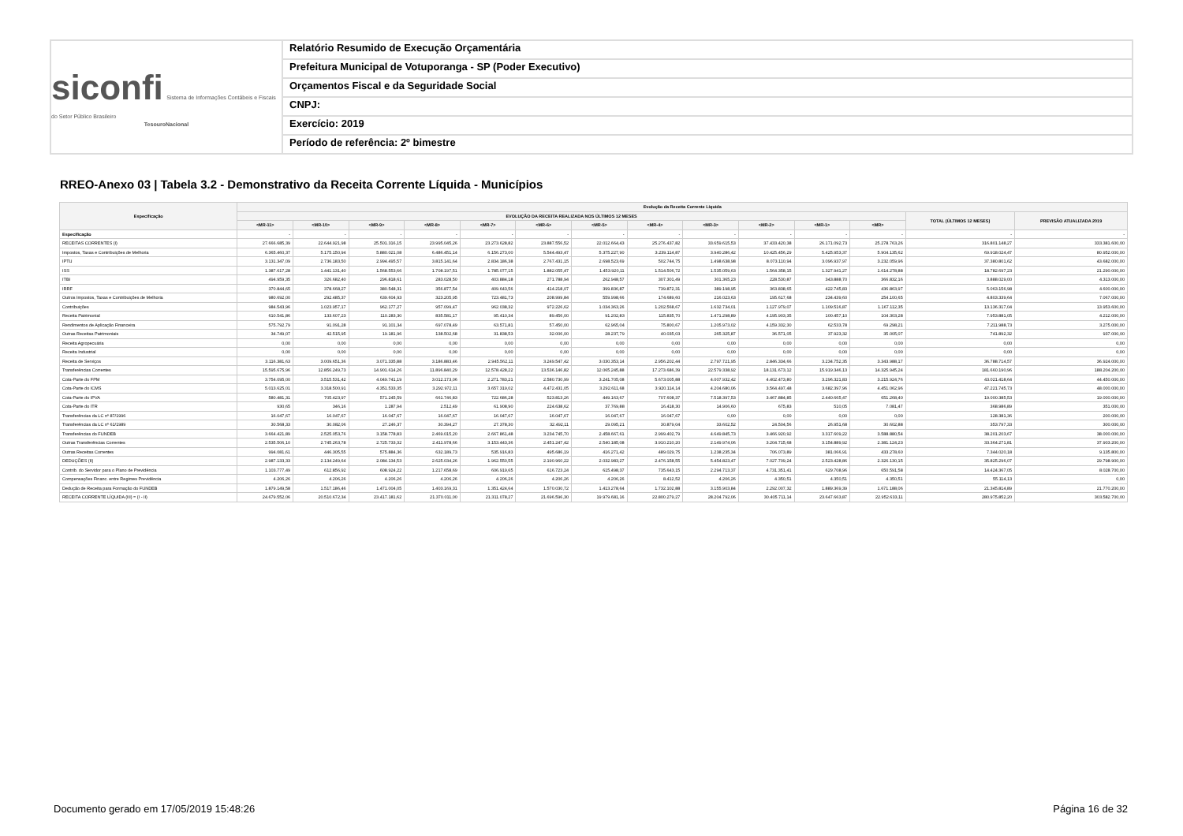siconfi Sistema de Informações Contábeis e Fiscais do Setor Público Brasileiro
TesouroNacional
Relatório Resumido de Execução Orçamentária
Prefeitura Municipal de Votuporanga - SP (Poder Executivo)
Orçamentos Fiscal e da Seguridade Social
CNPJ:
Exercício: 2019
Período de referência: 2º bimestre
RREO-Anexo 03 | Tabela 3.2 - Demonstrativo da Receita Corrente Líquida - Municípios
| Especificação | Evolução da Receita Corrente Líquida | | | | | | | | | | | | | |
| --- | --- | --- | --- | --- | --- | --- | --- | --- | --- | --- | --- | --- | --- | --- |
| | EVOLUÇÃO DA RECEITA REALIZADA NOS ÚLTIMOS 12 MESES | | | | | | | | | | | | TOTAL (ÚLTIMOS 12 MESES) | PREVISÃO ATUALIZADA 2019 |
| | <MR-11> | <MR-10> | <MR-9> | <MR-8> | <MR-7> | <MR-6> | <MR-5> | <MR-4> | <MR-3> | <MR-2> | <MR-1> | <MR> | | |
| Especificação | - | - | - | - | - | - | - | - | - | - | - | - | - | - |
| RECEITAS CORRENTES (I) | 27.666.685,39 | 22.644.921,98 | 25.501.316,15 | 23.995.045,26 | 23.273.628,82 | 23.887.556,52 | 22.012.664,43 | 25.276.437,82 | 33.659.615,53 | 37.433.420,38 | 26.171.092,73 | 25.278.763,26 | 316.801.148,27 | 333.381.600,00 |
| Impostos, Taxas e Contribuições de Melhoria | 6.365.460,37 | 5.175.150,94 | 5.880.021,08 | 6.486.451,14 | 6.156.273,00 | 5.544.493,47 | 5.375.227,90 | 3.239.114,87 | 3.940.286,42 | 10.425.456,29 | 5.425.953,37 | 5.904.135,62 | 69.918.024,47 | 80.952.000,00 |
| IPTU | 3.131.347,09 | 2.736.183,50 | 2.994.495,57 | 3.815.141,64 | 2.834.186,38 | 2.767.431,15 | 2.698.523,69 | 502.744,75 | 1.498.638,98 | 8.073.110,94 | 3.096.937,97 | 3.232.059,96 | 37.380.801,62 | 43.682.000,00 |
| ISS | 1.387.617,28 | 1.441.131,40 | 1.568.553,66 | 1.708.197,51 | 1.785.077,15 | 1.882.055,47 | 1.453.920,11 | 1.514.506,72 | 1.535.059,63 | 1.564.358,15 | 1.327.941,27 | 1.614.278,88 | 18.782.697,23 | 21.290.000,00 |
| ITBI | 494.959,35 | 326.682,40 | 296.818,61 | 283.028,50 | 403.884,18 | 271.788,94 | 262.948,57 | 307.301,49 | 301.365,23 | 228.530,87 | 343.888,70 | 366.832,16 | 3.888.029,00 | 4.313.000,00 |
| IRRF | 370.844,65 | 378.668,27 | 380.548,31 | 356.877,54 | 409.643,56 | 414.218,07 | 399.836,87 | 739.872,31 | 389.198,95 | 363.838,65 | 422.745,83 | 436.863,97 | 5.063.156,98 | 4.600.000,00 |
| Outros Impostos, Taxas e Contribuições de Melhoria | 980.692,00 | 292.485,37 | 639.604,93 | 323.205,95 | 723.481,73 | 208.999,84 | 559.998,66 | 174.689,60 | 216.023,63 | 195.617,68 | 234.439,60 | 254.100,65 | 4.803.339,64 | 7.067.000,00 |
| Contribuições | 984.543,96 | 1.023.957,17 | 962.177,27 | 957.099,47 | 962.038,32 | 972.226,62 | 1.034.363,26 | 1.202.568,67 | 1.632.734,01 | 1.127.979,07 | 1.109.516,87 | 1.167.112,35 | 13.136.317,04 | 13.953.600,00 |
| Receita Patrimonial | 610.541,86 | 133.607,23 | 110.283,30 | 835.581,17 | 95.410,34 | 89.456,00 | 91.202,83 | 115.835,70 | 1.471.298,89 | 4.195.903,35 | 100.457,10 | 104.303,28 | 7.953.881,05 | 4.212.000,00 |
| Rendimentos de Aplicação Financeira | 575.792,79 | 91.091,28 | 91.101,34 | 697.078,49 | 63.571,81 | 57.450,00 | 62.965,04 | 75.800,67 | 1.205.973,02 | 4.159.332,30 | 62.533,78 | 69.298,21 | 7.211.988,73 | 3.275.000,00 |
| Outras Receitas Patrimoniais | 34.749,07 | 42.515,95 | 19.181,96 | 138.502,68 | 31.838,53 | 32.006,00 | 28.237,79 | 40.035,03 | 265.325,87 | 36.571,05 | 37.923,32 | 35.005,07 | 741.892,32 | 937.000,00 |
| Receita Agropecuária | 0,00 | 0,00 | 0,00 | 0,00 | 0,00 | 0,00 | 0,00 | 0,00 | 0,00 | 0,00 | 0,00 | 0,00 | 0,00 | 0,00 |
| Receita Industrial | 0,00 | 0,00 | 0,00 | 0,00 | 0,00 | 0,00 | 0,00 | 0,00 | 0,00 | 0,00 | 0,00 | 0,00 | 0,00 | 0,00 |
| Receita de Serviços | 3.116.381,63 | 3.009.651,36 | 3.071.335,88 | 3.186.883,46 | 2.945.562,11 | 3.249.547,42 | 3.030.353,14 | 2.956.202,44 | 2.797.721,95 | 2.846.334,66 | 3.234.752,35 | 3.343.988,17 | 36.788.714,57 | 36.924.000,00 |
| Transferências Correntes | 15.595.675,96 | 12.856.249,73 | 14.901.614,26 | 11.896.840,29 | 12.578.428,22 | 13.536.146,82 | 12.065.245,88 | 17.273.686,39 | 22.579.338,92 | 18.131.673,12 | 15.919.346,13 | 14.325.945,24 | 181.660.190,96 | 188.204.200,00 |
| Cota-Parte do FPM | 3.754.095,00 | 3.515.531,42 | 4.049.741,19 | 3.012.173,06 | 2.271.783,21 | 2.580.730,99 | 3.241.705,08 | 5.673.005,88 | 4.007.932,42 | 4.402.473,80 | 3.296.321,83 | 3.215.924,76 | 43.021.418,64 | 44.450.000,00 |
| Cota-Parte do ICMS | 5.013.625,01 | 3.318.500,91 | 4.351.533,35 | 3.292.972,11 | 3.657.319,02 | 4.472.431,05 | 3.292.611,68 | 3.920.114,14 | 4.204.680,06 | 3.564.497,48 | 3.682.397,96 | 4.451.062,96 | 47.221.745,73 | 48.000.000,00 |
| Cota-Parte do IPVA | 580.481,31 | 705.423,97 | 571.245,59 | 661.746,83 | 722.686,28 | 523.813,26 | 449.163,67 | 707.608,37 | 7.518.397,53 | 3.467.884,85 | 2.440.665,47 | 651.268,40 | 19.000.385,53 | 19.000.000,00 |
| Cota-Parte do ITR | 930,65 | 346,16 | 1.287,94 | 2.512,49 | 61.908,90 | 224.638,62 | 37.769,88 | 16.418,30 | 14.906,60 | 675,83 | 510,05 | 7.081,47 | 368.986,89 | 351.000,00 |
| Transferências da LC nº 87/1996 | 16.047,67 | 16.047,67 | 16.047,67 | 16.047,67 | 16.047,67 | 16.047,67 | 16.047,67 | 16.047,67 | 0,00 | 0,00 | 0,00 | 0,00 | 128.381,36 | 200.000,00 |
| Transferências da LC nº 61/1989 | 30.568,33 | 30.082,06 | 27.246,37 | 30.394,27 | 27.378,30 | 32.492,11 | 29.095,21 | 30.879,04 | 33.602,52 | 24.504,56 | 26.951,68 | 30.602,88 | 353.797,33 | 300.000,00 |
| Transferências do FUNDEB | 3.664.421,89 | 2.525.053,76 | 3.158.778,83 | 2.469.015,20 | 2.667.861,48 | 3.234.745,70 | 2.458.667,61 | 2.999.402,79 | 4.649.845,73 | 3.466.920,92 | 3.317.609,22 | 3.588.880,54 | 38.201.203,67 | 38.000.000,00 |
| Outras Transferências Correntes | 2.535.506,10 | 2.745.263,78 | 2.725.733,32 | 2.411.978,66 | 3.153.443,36 | 2.451.247,42 | 2.540.185,08 | 3.910.210,20 | 2.149.974,06 | 3.204.715,68 | 3.154.889,92 | 2.381.124,23 | 33.364.271,81 | 37.903.200,00 |
| Outras Receitas Correntes | 994.081,61 | 446.305,55 | 575.884,36 | 632.189,73 | 535.916,83 | 495.686,19 | 416.271,42 | 489.029,75 | 1.238.235,34 | 706.073,89 | 381.066,91 | 433.278,60 | 7.344.020,18 | 9.135.800,00 |
| DEDUÇÕES (II) | 2.987.133,33 | 2.134.249,64 | 2.084.134,53 | 2.625.034,26 | 1.962.550,55 | 2.190.960,22 | 2.032.983,27 | 2.476.158,55 | 5.454.823,47 | 7.027.709,24 | 2.523.428,86 | 2.326.130,15 | 35.825.296,07 | 29.798.900,00 |
| Contrib. do Servidor para o Plano de Previdência | 1.103.777,49 | 612.856,92 | 608.924,22 | 1.217.658,69 | 606.919,65 | 616.723,24 | 615.498,37 | 735.643,15 | 2.294.713,37 | 4.731.351,41 | 629.708,96 | 650.591,58 | 14.424.367,05 | 8.028.700,00 |
| Compensações Financ. entre Regimes Previdência | 4.206,26 | 4.206,26 | 4.206,26 | 4.206,26 | 4.206,26 | 4.206,26 | 4.206,26 | 8.412,52 | 4.206,26 | 4.350,51 | 4.350,51 | 4.350,51 | 55.114,13 | 0,00 |
| Dedução de Receita para Formação do FUNDEB | 1.879.149,58 | 1.517.186,46 | 1.471.004,05 | 1.403.169,31 | 1.351.424,64 | 1.570.030,72 | 1.413.278,64 | 1.732.102,88 | 3.155.903,84 | 2.292.007,32 | 1.889.369,39 | 1.671.188,06 | 21.345.814,89 | 21.770.200,00 |
| RECEITA CORRENTE LÍQUIDA (III) = (I - II) | 24.679.552,06 | 20.510.672,34 | 23.417.181,62 | 21.370.011,00 | 21.311.078,27 | 21.696.596,30 | 19.979.681,16 | 22.800.279,27 | 28.204.792,06 | 30.405.711,14 | 23.647.663,87 | 22.952.633,11 | 280.975.852,20 | 303.582.700,00 |
Documento gerado em 17/05/2019 15:48:26
Página 16 de 32